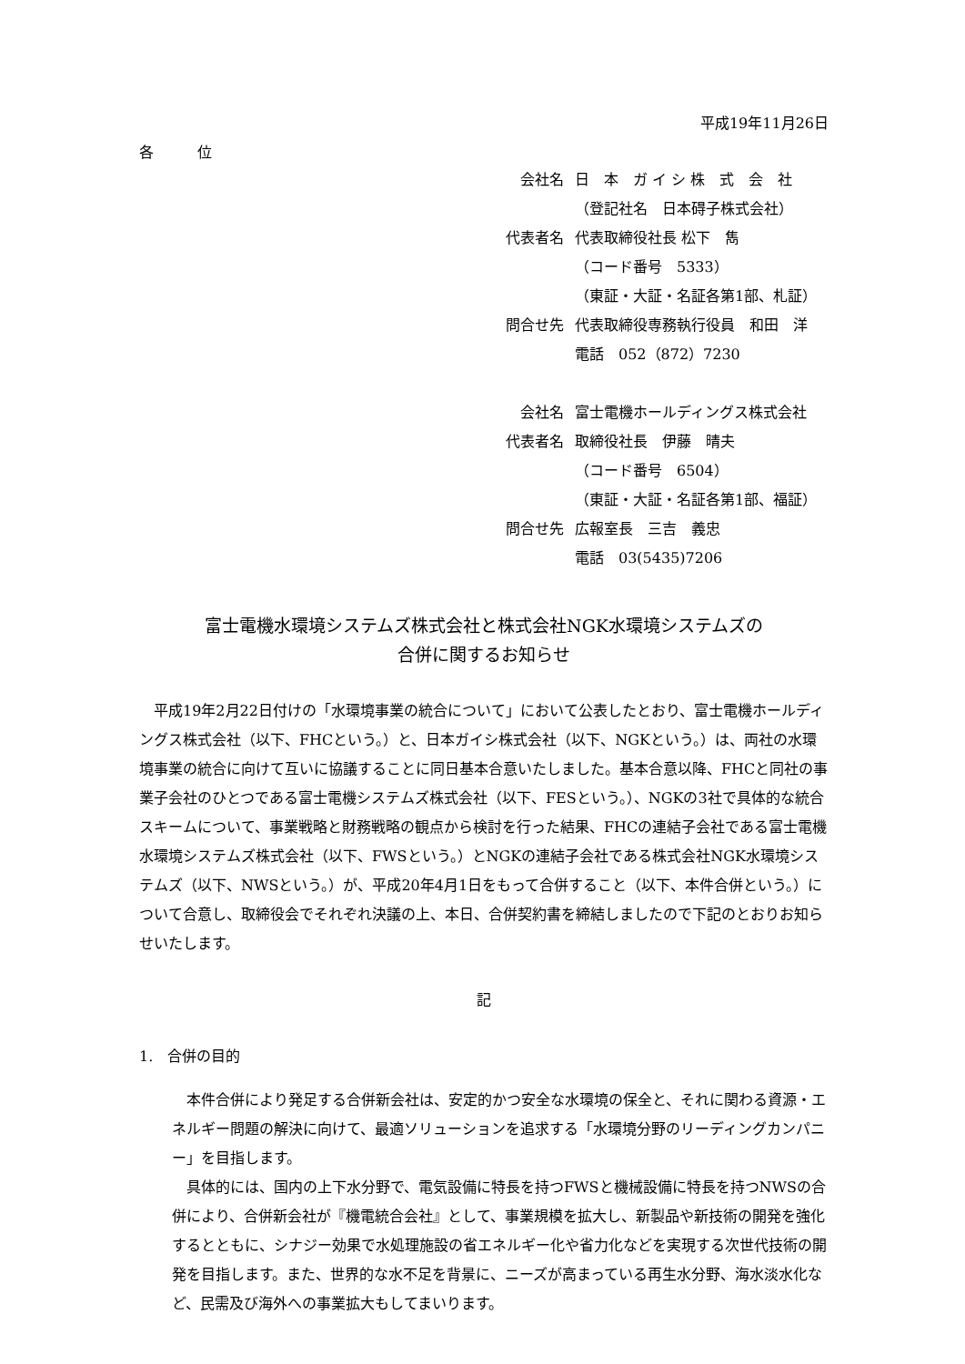平成19年11月26日
各　　　位
| 会社名 | 日 本 ガ イ シ 株 式 会 社 |
| | （登記社名 日本碍子株式会社） |
| 代表者名 | 代表取締役社長 松下 雋 |
| | （コード番号 5333） |
| | （東証・大証・名証各第1部、札証） |
| 問合せ先 | 代表取締役専務執行役員 和田 洋 |
| | 電話 052（872）7230 |
| 会社名 | 富士電機ホールディングス株式会社 |
| 代表者名 | 取締役社長 伊藤 晴夫 |
| | （コード番号 6504） |
| | （東証・大証・名証各第1部、福証） |
| 問合せ先 | 広報室長 三吉 義忠 |
| | 電話 03(5435)7206 |
富士電機水環境システムズ株式会社と株式会社NGK水環境システムズの
合併に関するお知らせ
平成19年2月22日付けの「水環境事業の統合について」において公表したとおり、富士電機ホールディングス株式会社（以下、FHCという。）と、日本ガイシ株式会社（以下、NGKという。）は、両社の水環境事業の統合に向けて互いに協議することに同日基本合意いたしました。基本合意以降、FHCと同社の事業子会社のひとつである富士電機システムズ株式会社（以下、FESという。）、NGKの3社で具体的な統合スキームについて、事業戦略と財務戦略の観点から検討を行った結果、FHCの連結子会社である富士電機水環境システムズ株式会社（以下、FWSという。）とNGKの連結子会社である株式会社NGK水環境システムズ（以下、NWSという。）が、平成20年4月1日をもって合併すること（以下、本件合併という。）について合意し、取締役会でそれぞれ決議の上、本日、合併契約書を締結しましたので下記のとおりお知らせいたします。
記
1.　合併の目的
本件合併により発足する合併新会社は、安定的かつ安全な水環境の保全と、それに関わる資源・エネルギー問題の解決に向けて、最適ソリューションを追求する「水環境分野のリーディングカンパニー」を目指します。
具体的には、国内の上下水分野で、電気設備に特長を持つFWSと機械設備に特長を持つNWSの合併により、合併新会社が『機電統合会社』として、事業規模を拡大し、新製品や新技術の開発を強化するとともに、シナジー効果で水処理施設の省エネルギー化や省力化などを実現する次世代技術の開発を目指します。また、世界的な水不足を背景に、ニーズが高まっている再生水分野、海水淡水化など、民需及び海外への事業拡大もしてまいります。